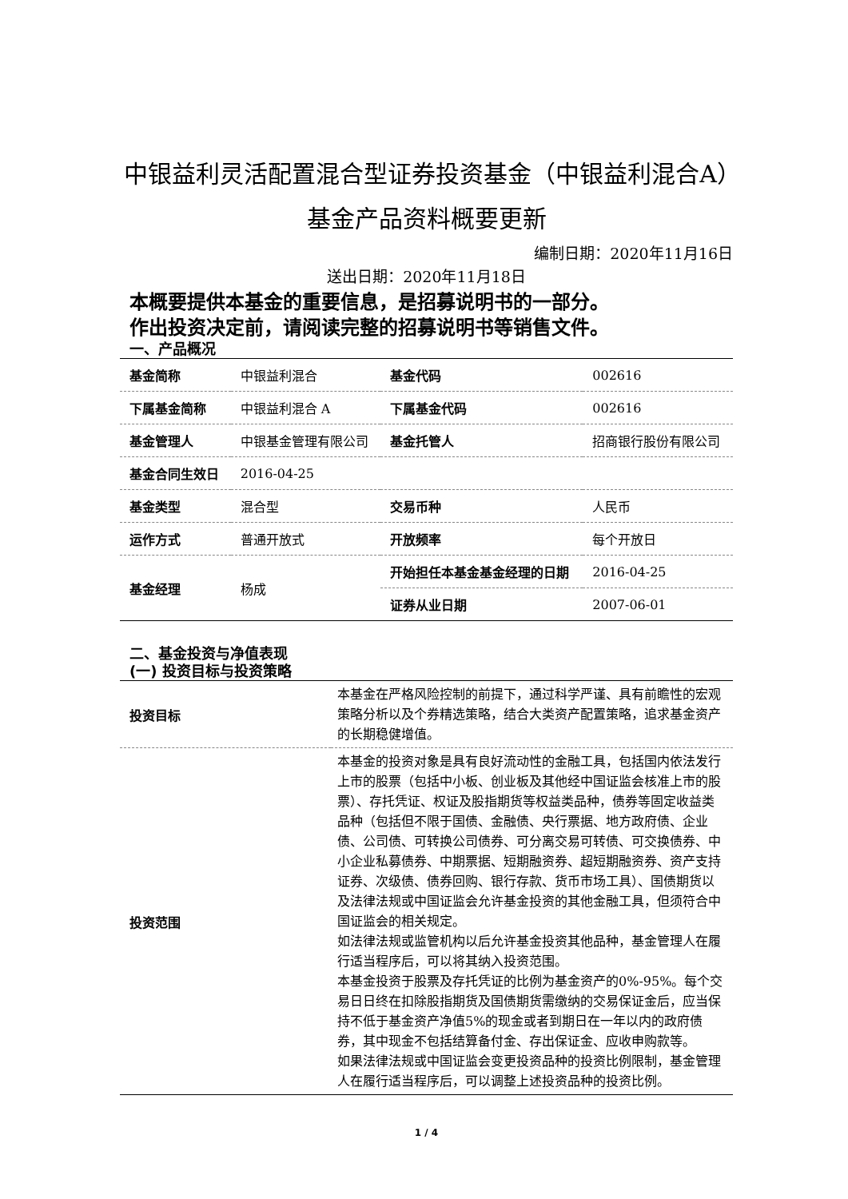中银益利灵活配置混合型证券投资基金（中银益利混合A）基金产品资料概要更新
编制日期：2020年11月16日
送出日期：2020年11月18日
本概要提供本基金的重要信息，是招募说明书的一部分。
作出投资决定前，请阅读完整的招募说明书等销售文件。
一、产品概况
| 基金简称 | 中银益利混合 | 基金代码 | 002616 |
| 下属基金简称 | 中银益利混合 A | 下属基金代码 | 002616 |
| 基金管理人 | 中银基金管理有限公司 | 基金托管人 | 招商银行股份有限公司 |
| 基金合同生效日 | 2016-04-25 | | |
| 基金类型 | 混合型 | 交易币种 | 人民币 |
| 运作方式 | 普通开放式 | 开放频率 | 每个开放日 |
| 基金经理 | 杨成 | 开始担任本基金基金经理的日期 | 2016-04-25 |
| | | 证券从业日期 | 2007-06-01 |
二、基金投资与净值表现
(一) 投资目标与投资策略
| 投资目标 | 本基金在严格风险控制的前提下，通过科学严谨、具有前瞻性的宏观策略分析以及个券精选策略，结合大类资产配置策略，追求基金资产的长期稳健增值。 |
| 投资范围 | 本基金的投资对象是具有良好流动性的金融工具，包括国内依法发行上市的股票（包括中小板、创业板及其他经中国证监会核准上市的股票）、存托凭证、权证及股指期货等权益类品种，债券等固定收益类品种（包括但不限于国债、金融债、央行票据、地方政府债、企业债、公司债、可转换公司债券、可分离交易可转债、可交换债券、中小企业私募债券、中期票据、短期融资券、超短期融资券、资产支持证券、次级债、债券回购、银行存款、货币市场工具）、国债期货以及法律法规或中国证监会允许基金投资的其他金融工具，但须符合中国证监会的相关规定。 如法律法规或监管机构以后允许基金投资其他品种，基金管理人在履行适当程序后，可以将其纳入投资范围。 本基金投资于股票及存托凭证的比例为基金资产的0%-95%。每个交易日日终在扣除股指期货及国债期货需缴纳的交易保证金后，应当保持不低于基金资产净值5%的现金或者到期日在一年以内的政府债券，其中现金不包括结算备付金、存出保证金、应收申购款等。 如果法律法规或中国证监会变更投资品种的投资比例限制，基金管理人在履行适当程序后，可以调整上述投资品种的投资比例。 |
1 / 4